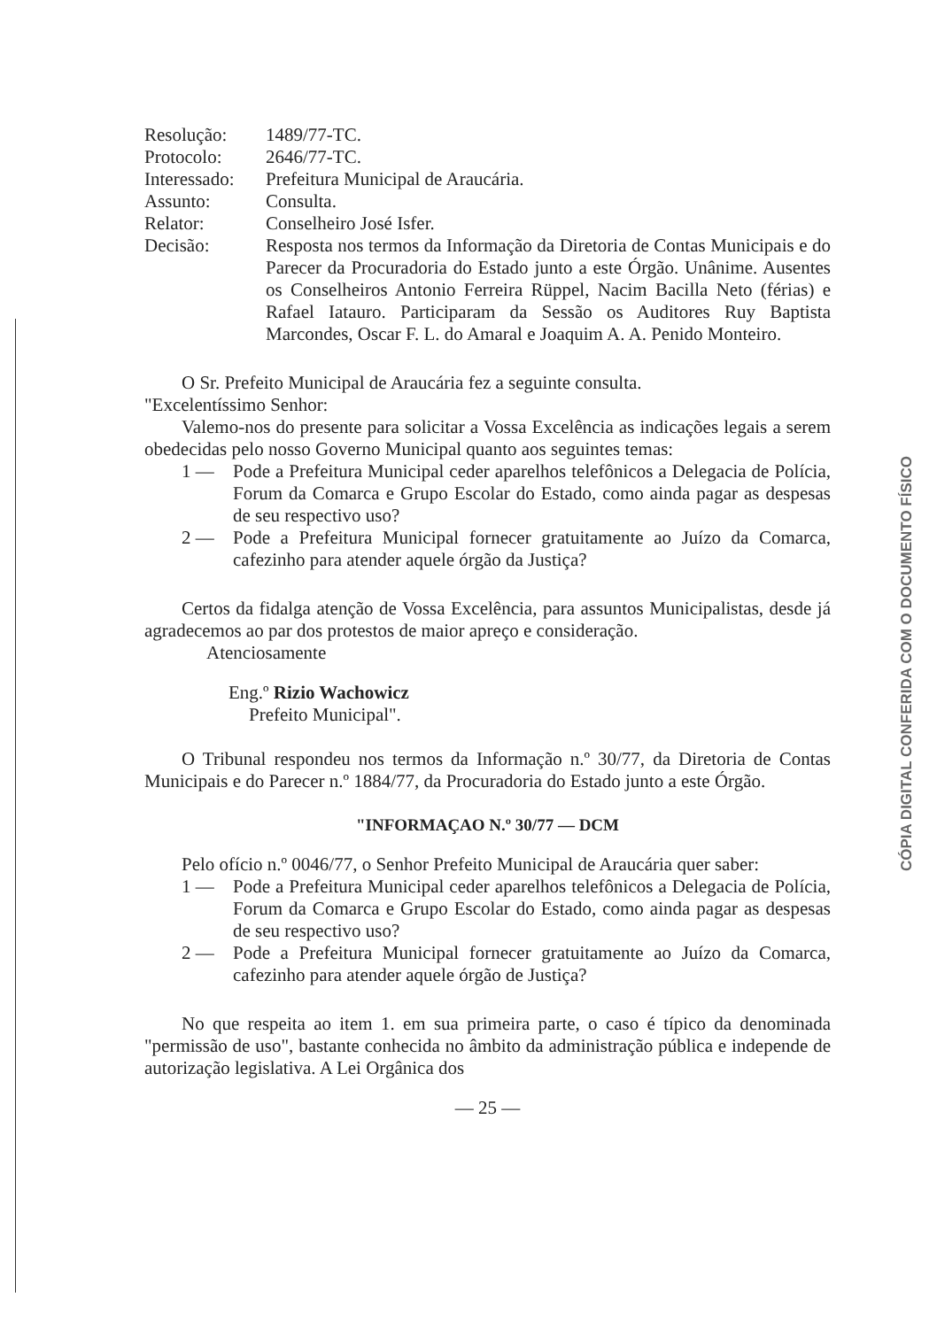Resolução:
1489/77-TC.
Protocolo:
2646/77-TC.
Interessado:
Prefeitura Municipal de Araucária.
Assunto:
Consulta.
Relator:
Conselheiro José Isfer.
Decisão:
Resposta nos termos da Informação da Diretoria de Contas Municipais e do Parecer da Procuradoria do Estado junto a este Órgão. Unânime. Ausentes os Conselheiros Antonio Ferreira Rüppel, Nacim Bacilla Neto (férias) e Rafael Iatauro. Participaram da Sessão os Auditores Ruy Baptista Marcondes, Oscar F. L. do Amaral e Joaquim A. A. Penido Monteiro.
O Sr. Prefeito Municipal de Araucária fez a seguinte consulta.
"Excelentíssimo Senhor:
Valemo-nos do presente para solicitar a Vossa Excelência as indicações legais a serem obedecidas pelo nosso Governo Municipal quanto aos seguintes temas:
1 —
Pode a Prefeitura Municipal ceder aparelhos telefônicos a Delegacia de Polícia, Forum da Comarca e Grupo Escolar do Estado, como ainda pagar as despesas de seu respectivo uso?
2 —
Pode a Prefeitura Municipal fornecer gratuitamente ao Juízo da Comarca, cafezinho para atender aquele órgão da Justiça?
Certos da fidalga atenção de Vossa Excelência, para assuntos Municipalistas, desde já agradecemos ao par dos protestos de maior apreço e consideração.
Atenciosamente
Eng.º Rizio Wachowicz
Prefeito Municipal".
O Tribunal respondeu nos termos da Informação n.º 30/77, da Diretoria de Contas Municipais e do Parecer n.º 1884/77, da Procuradoria do Estado junto a este Órgão.
"INFORMAÇAO N.º 30/77 — DCM
Pelo ofício n.º 0046/77, o Senhor Prefeito Municipal de Araucária quer saber:
1 —
Pode a Prefeitura Municipal ceder aparelhos telefônicos a Delegacia de Polícia, Forum da Comarca e Grupo Escolar do Estado, como ainda pagar as despesas de seu respectivo uso?
2 —
Pode a Prefeitura Municipal fornecer gratuitamente ao Juízo da Comarca, cafezinho para atender aquele órgão de Justiça?
No que respeita ao item 1. em sua primeira parte, o caso é típico da denominada "permissão de uso", bastante conhecida no âmbito da administração pública e independe de autorização legislativa. A Lei Orgânica dos
— 25 —
CÓPIA DIGITAL CONFERIDA COM O DOCUMENTO FÍSICO